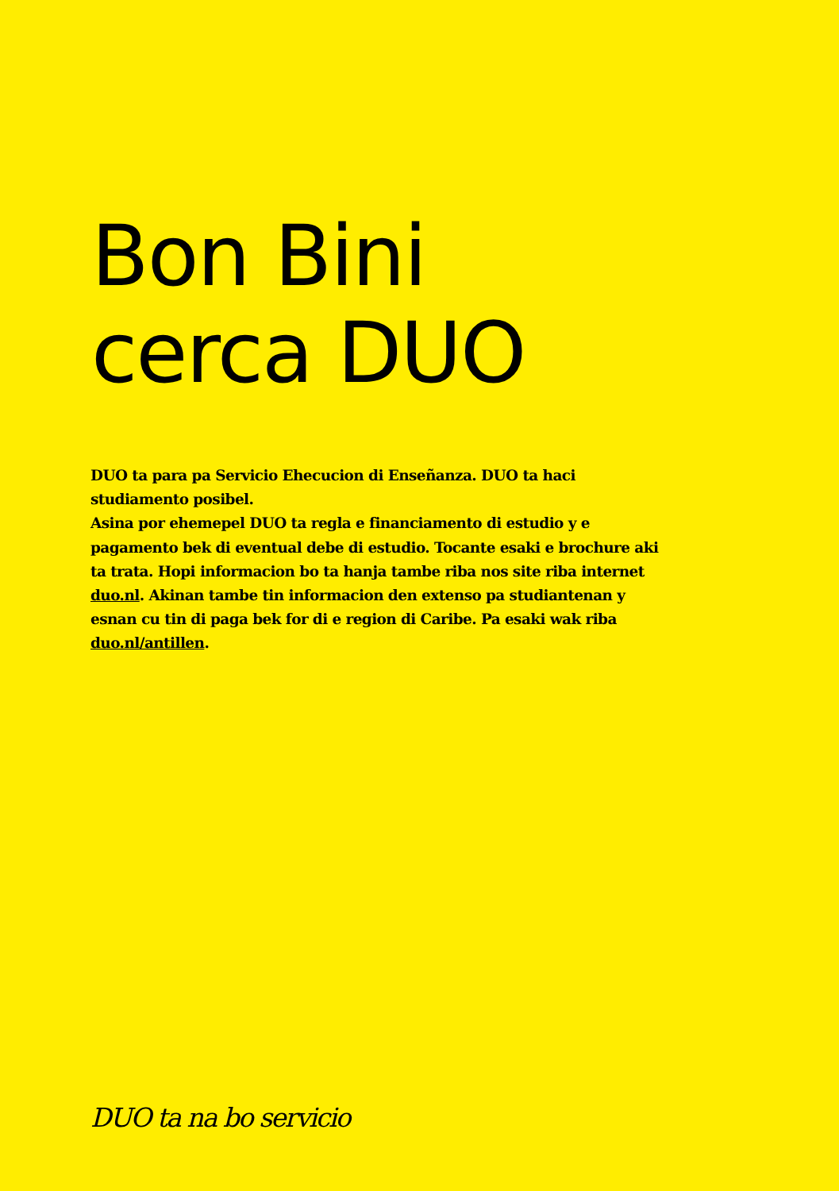Bon Bini
cerca DUO
DUO ta para pa Servicio Ehecucion di Enseñanza. DUO ta haci studiamento posibel.
Asina por ehemepel DUO ta regla e financiamento di estudio y e pagamento bek di eventual debe di estudio. Tocante esaki e brochure aki ta trata. Hopi informacion bo ta hanja tambe riba nos site riba internet duo.nl. Akinan tambe tin informacion den extenso pa studiantenan y esnan cu tin di paga bek for di e region di Caribe. Pa esaki wak riba duo.nl/antillen.
DUO ta na bo servicio